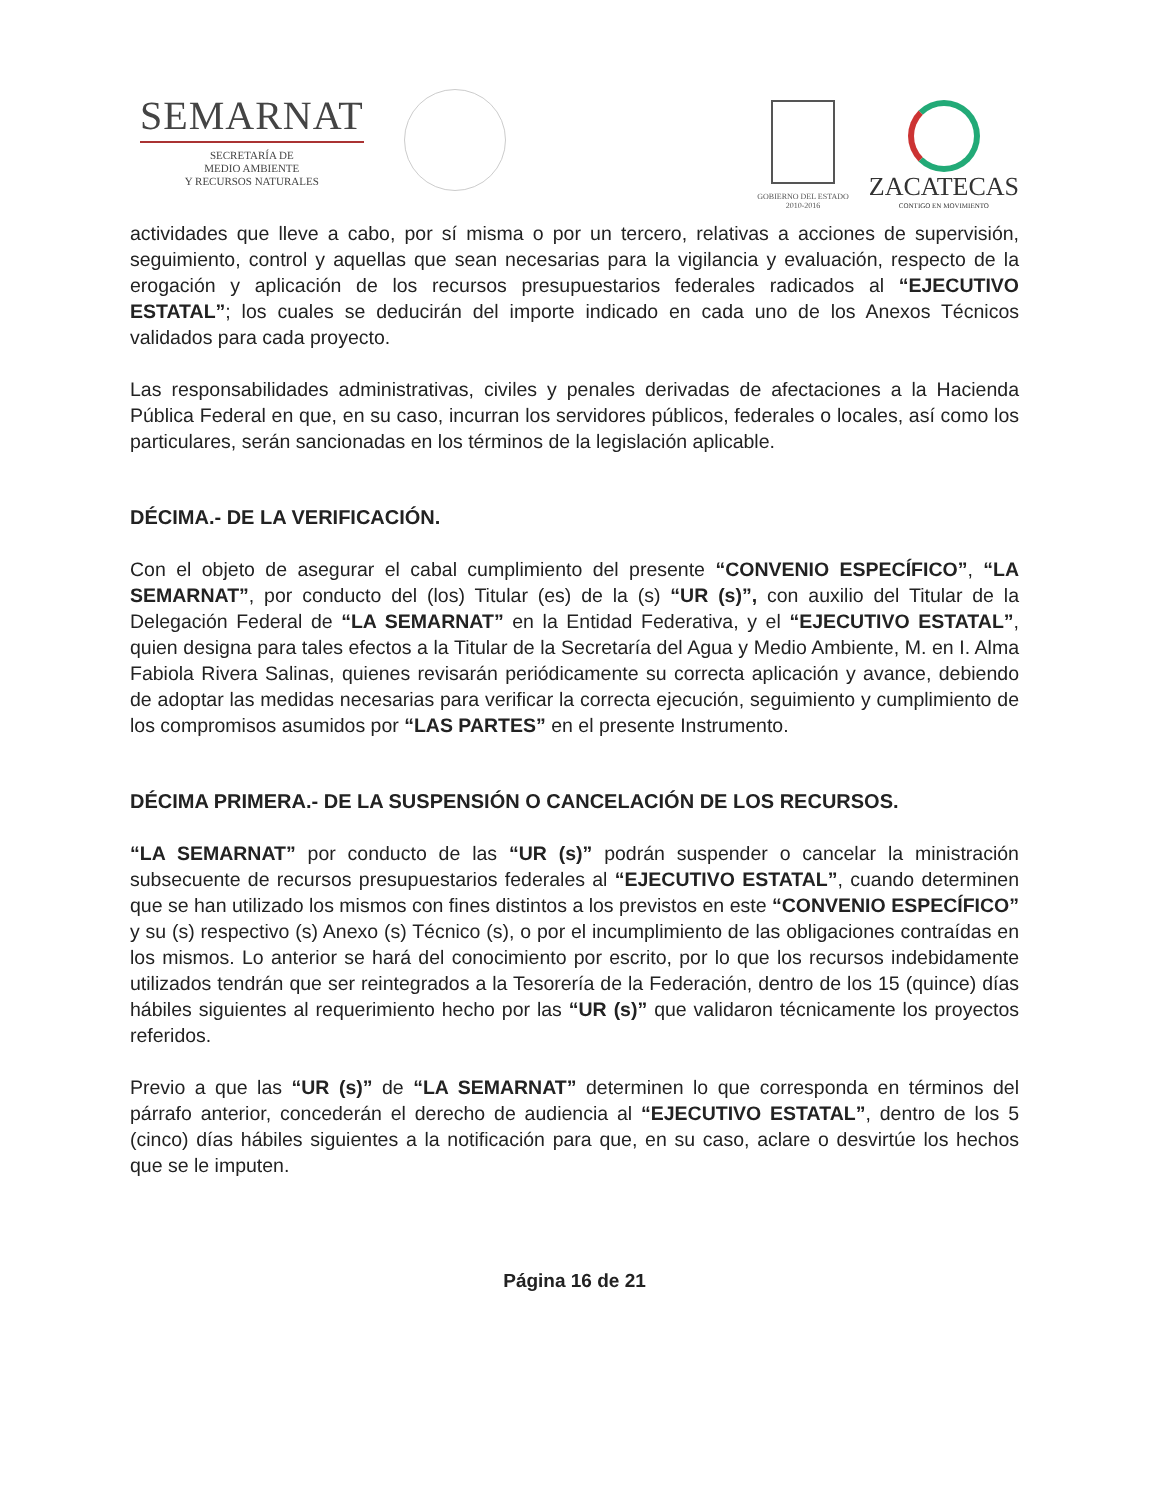SEMARNAT
SECRETARÍA DE
MEDIO AMBIENTE
Y RECURSOS NATURALES
GOBIERNO DEL ESTADO
2010-2016
ZACATECAS
CONTIGO EN MOVIMIENTO
actividades que lleve a cabo, por sí misma o por un tercero, relativas a acciones de supervisión, seguimiento, control y aquellas que sean necesarias para la vigilancia y evaluación, respecto de la erogación y aplicación de los recursos presupuestarios federales radicados al “EJECUTIVO ESTATAL”; los cuales se deducirán del importe indicado en cada uno de los Anexos Técnicos validados para cada proyecto.
Las responsabilidades administrativas, civiles y penales derivadas de afectaciones a la Hacienda Pública Federal en que, en su caso, incurran los servidores públicos, federales o locales, así como los particulares, serán sancionadas en los términos de la legislación aplicable.
DÉCIMA.- DE LA VERIFICACIÓN.
Con el objeto de asegurar el cabal cumplimiento del presente “CONVENIO ESPECÍFICO”, “LA SEMARNAT”, por conducto del (los) Titular (es) de la (s) “UR (s)”, con auxilio del Titular de la Delegación Federal de “LA SEMARNAT” en la Entidad Federativa, y el “EJECUTIVO ESTATAL”, quien designa para tales efectos a la Titular de la Secretaría del Agua y Medio Ambiente, M. en I. Alma Fabiola Rivera Salinas, quienes revisarán periódicamente su correcta aplicación y avance, debiendo de adoptar las medidas necesarias para verificar la correcta ejecución, seguimiento y cumplimiento de los compromisos asumidos por “LAS PARTES” en el presente Instrumento.
DÉCIMA PRIMERA.- DE LA SUSPENSIÓN O CANCELACIÓN DE LOS RECURSOS.
“LA SEMARNAT” por conducto de las “UR (s)” podrán suspender o cancelar la ministración subsecuente de recursos presupuestarios federales al “EJECUTIVO ESTATAL”, cuando determinen que se han utilizado los mismos con fines distintos a los previstos en este “CONVENIO ESPECÍFICO” y su (s) respectivo (s) Anexo (s) Técnico (s), o por el incumplimiento de las obligaciones contraídas en los mismos. Lo anterior se hará del conocimiento por escrito, por lo que los recursos indebidamente utilizados tendrán que ser reintegrados a la Tesorería de la Federación, dentro de los 15 (quince) días hábiles siguientes al requerimiento hecho por las “UR (s)” que validaron técnicamente los proyectos referidos.
Previo a que las “UR (s)” de “LA SEMARNAT” determinen lo que corresponda en términos del párrafo anterior, concederán el derecho de audiencia al “EJECUTIVO ESTATAL”, dentro de los 5 (cinco) días hábiles siguientes a la notificación para que, en su caso, aclare o desvirtúe los hechos que se le imputen.
Página 16 de 21